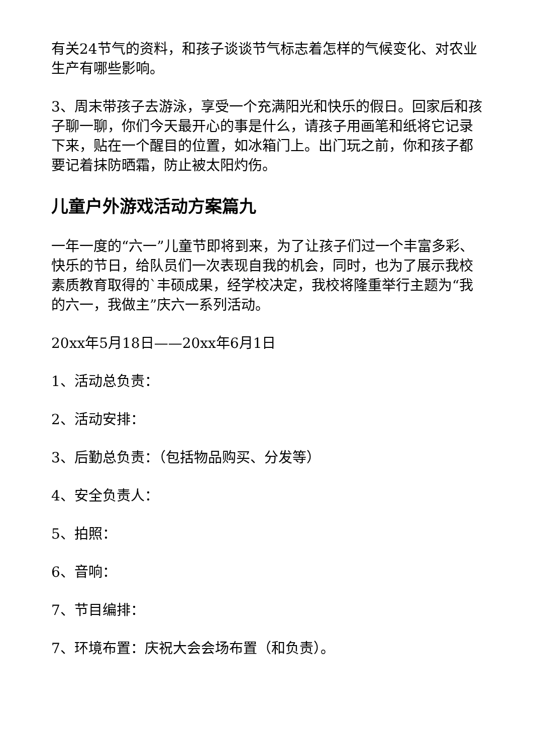有关24节气的资料，和孩子谈谈节气标志着怎样的气候变化、对农业生产有哪些影响。
3、周末带孩子去游泳，享受一个充满阳光和快乐的假日。回家后和孩子聊一聊，你们今天最开心的事是什么，请孩子用画笔和纸将它记录下来，贴在一个醒目的位置，如冰箱门上。出门玩之前，你和孩子都要记着抹防晒霜，防止被太阳灼伤。
儿童户外游戏活动方案篇九
一年一度的“六一”儿童节即将到来，为了让孩子们过一个丰富多彩、快乐的节日，给队员们一次表现自我的机会，同时，也为了展示我校素质教育取得的`丰硕成果，经学校决定，我校将隆重举行主题为“我的六一，我做主”庆六一系列活动。
20xx年5月18日——20xx年6月1日
1、活动总负责：
2、活动安排：
3、后勤总负责：（包括物品购买、分发等）
4、安全负责人：
5、拍照：
6、音响：
7、节目编排：
7、环境布置：庆祝大会会场布置（和负责）。